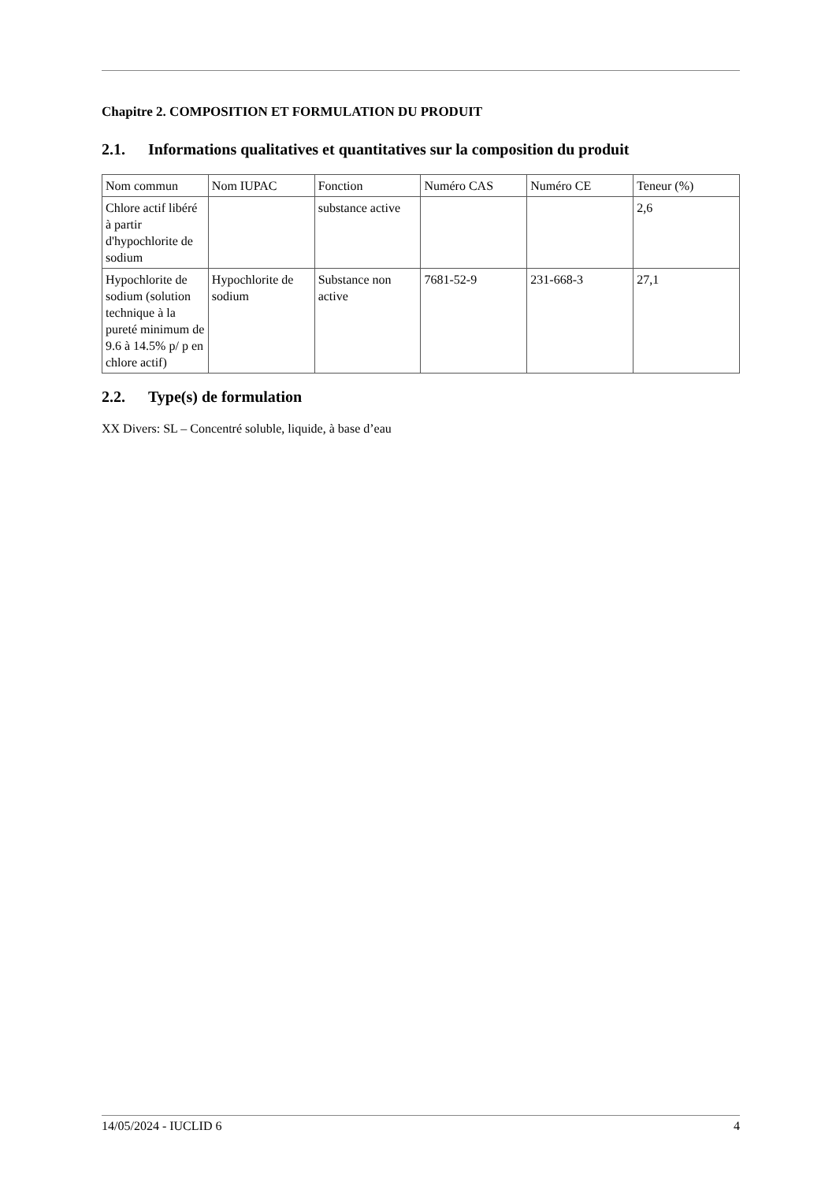Chapitre 2. COMPOSITION ET FORMULATION DU PRODUIT
2.1. Informations qualitatives et quantitatives sur la composition du produit
| Nom commun | Nom IUPAC | Fonction | Numéro CAS | Numéro CE | Teneur (%) |
| Chlore actif libéré à partir d'hypochlorite de sodium | | substance active | | | 2,6 |
| Hypochlorite de sodium (solution technique à la pureté minimum de 9.6 à 14.5% p/ p en chlore actif) | Hypochlorite de sodium | Substance non active | 7681-52-9 | 231-668-3 | 27,1 |
2.2. Type(s) de formulation
XX Divers: SL – Concentré soluble, liquide, à base d’eau
14/05/2024 - IUCLID 6 4